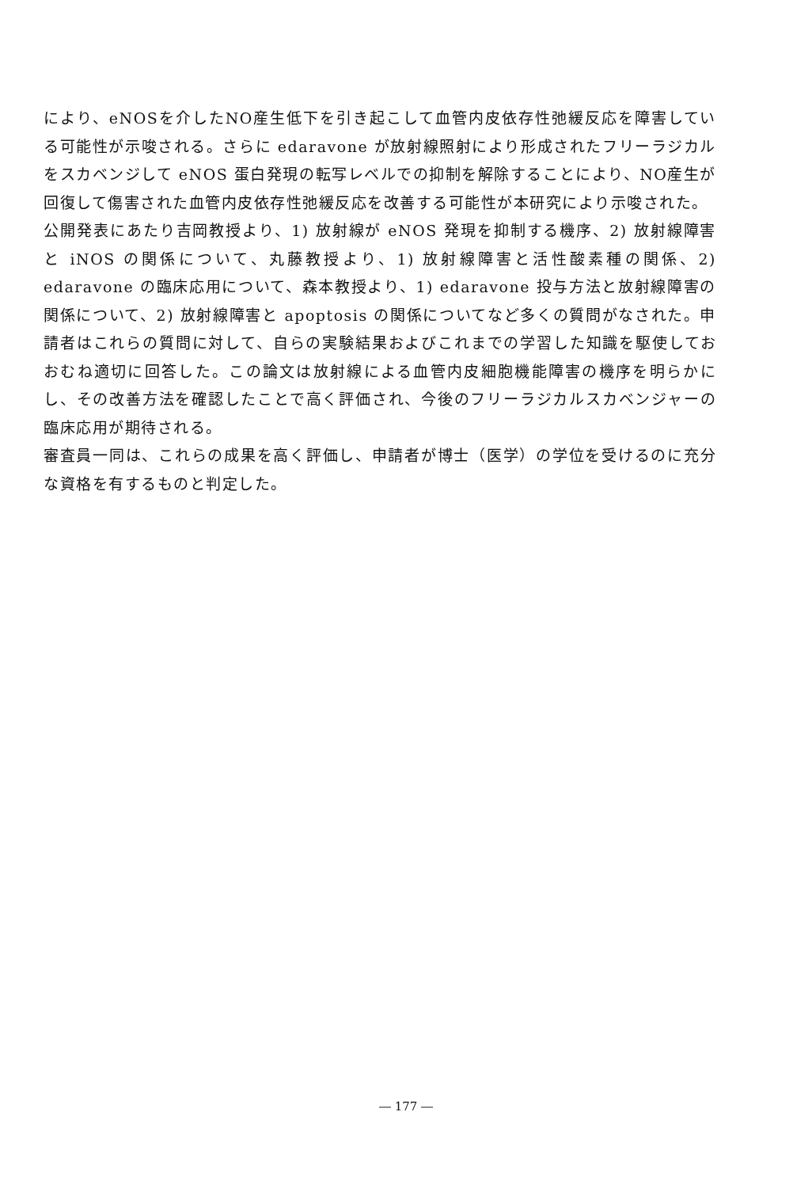により、eNOSを介したNO産生低下を引き起こして血管内皮依存性弛緩反応を障害している可能性が示唆される。さらに edaravone が放射線照射により形成されたフリーラジカルをスカベンジして eNOS 蛋白発現の転写レベルでの抑制を解除することにより、NO産生が回復して傷害された血管内皮依存性弛緩反応を改善する可能性が本研究により示唆された。
公開発表にあたり吉岡教授より、1) 放射線が eNOS 発現を抑制する機序、2) 放射線障害と iNOS の関係について、丸藤教授より、1) 放射線障害と活性酸素種の関係、2) edaravone の臨床応用について、森本教授より、1) edaravone 投与方法と放射線障害の関係について、2) 放射線障害と apoptosis の関係についてなど多くの質問がなされた。申請者はこれらの質問に対して、自らの実験結果およびこれまでの学習した知識を駆使しておおむね適切に回答した。この論文は放射線による血管内皮細胞機能障害の機序を明らかにし、その改善方法を確認したことで高く評価され、今後のフリーラジカルスカベンジャーの臨床応用が期待される。
審査員一同は、これらの成果を高く評価し、申請者が博士（医学）の学位を受けるのに充分な資格を有するものと判定した。
― 177 ―